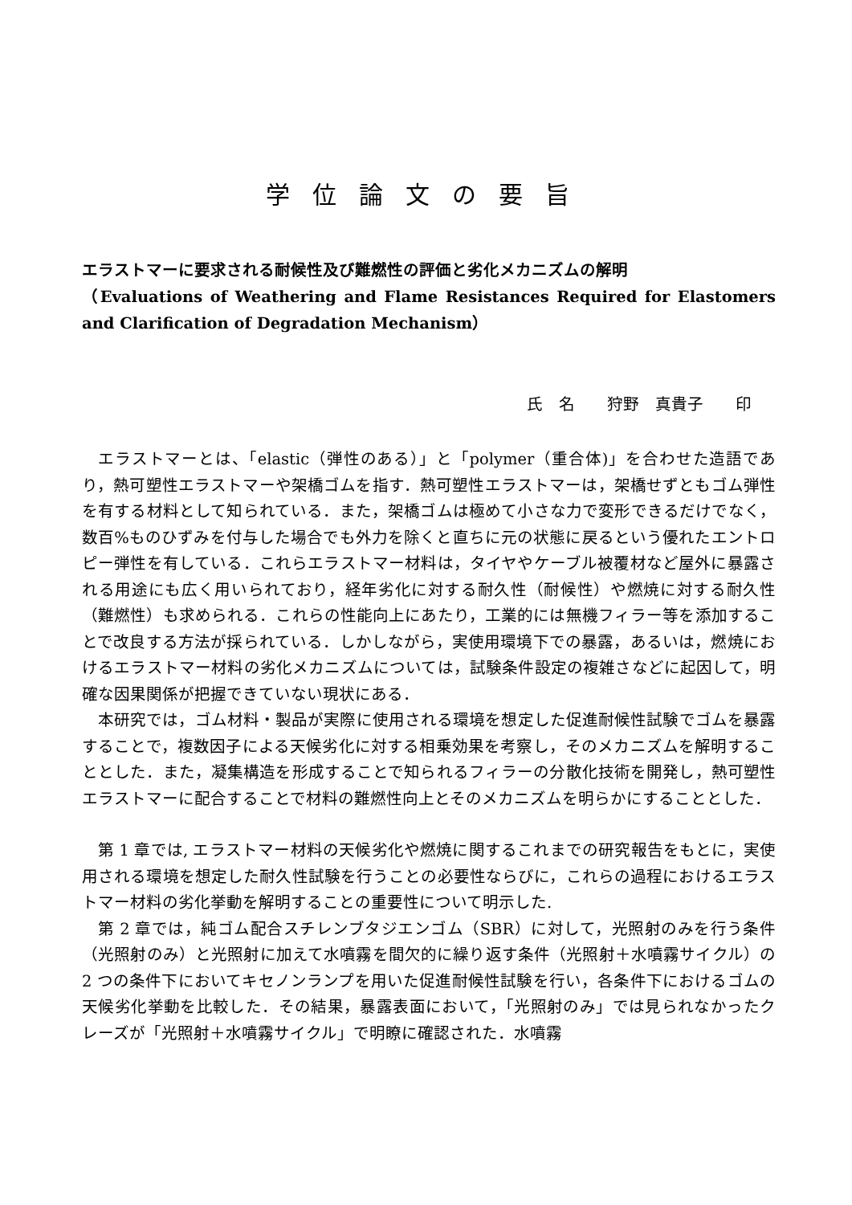学位論文の要旨
エラストマーに要求される耐候性及び難燃性の評価と劣化メカニズムの解明
（Evaluations of Weathering and Flame Resistances Required for Elastomers and Clarification of Degradation Mechanism）
氏　名　　狩野　真貴子　　印
エラストマーとは、「elastic（弾性のある）」と「polymer（重合体)」を合わせた造語であり，熱可塑性エラストマーや架橋ゴムを指す．熱可塑性エラストマーは，架橋せずともゴム弾性を有する材料として知られている．また，架橋ゴムは極めて小さな力で変形できるだけでなく，数百%ものひずみを付与した場合でも外力を除くと直ちに元の状態に戻るという優れたエントロピー弾性を有している．これらエラストマー材料は，タイヤやケーブル被覆材など屋外に暴露される用途にも広く用いられており，経年劣化に対する耐久性（耐候性）や燃焼に対する耐久性（難燃性）も求められる．これらの性能向上にあたり，工業的には無機フィラー等を添加することで改良する方法が採られている．しかしながら，実使用環境下での暴露，あるいは，燃焼におけるエラストマー材料の劣化メカニズムについては，試験条件設定の複雑さなどに起因して，明確な因果関係が把握できていない現状にある．
本研究では，ゴム材料・製品が実際に使用される環境を想定した促進耐候性試験でゴムを暴露することで，複数因子による天候劣化に対する相乗効果を考察し，そのメカニズムを解明することとした．また，凝集構造を形成することで知られるフィラーの分散化技術を開発し，熱可塑性エラストマーに配合することで材料の難燃性向上とそのメカニズムを明らかにすることとした．
第 1 章では, エラストマー材料の天候劣化や燃焼に関するこれまでの研究報告をもとに，実使用される環境を想定した耐久性試験を行うことの必要性ならびに，これらの過程におけるエラストマー材料の劣化挙動を解明することの重要性について明示した.
第 2 章では，純ゴム配合スチレンブタジエンゴム（SBR）に対して，光照射のみを行う条件（光照射のみ）と光照射に加えて水噴霧を間欠的に繰り返す条件（光照射＋水噴霧サイクル）の 2 つの条件下においてキセノンランプを用いた促進耐候性試験を行い，各条件下におけるゴムの天候劣化挙動を比較した．その結果，暴露表面において，「光照射のみ」では見られなかったクレーズが「光照射＋水噴霧サイクル」で明瞭に確認された．水噴霧